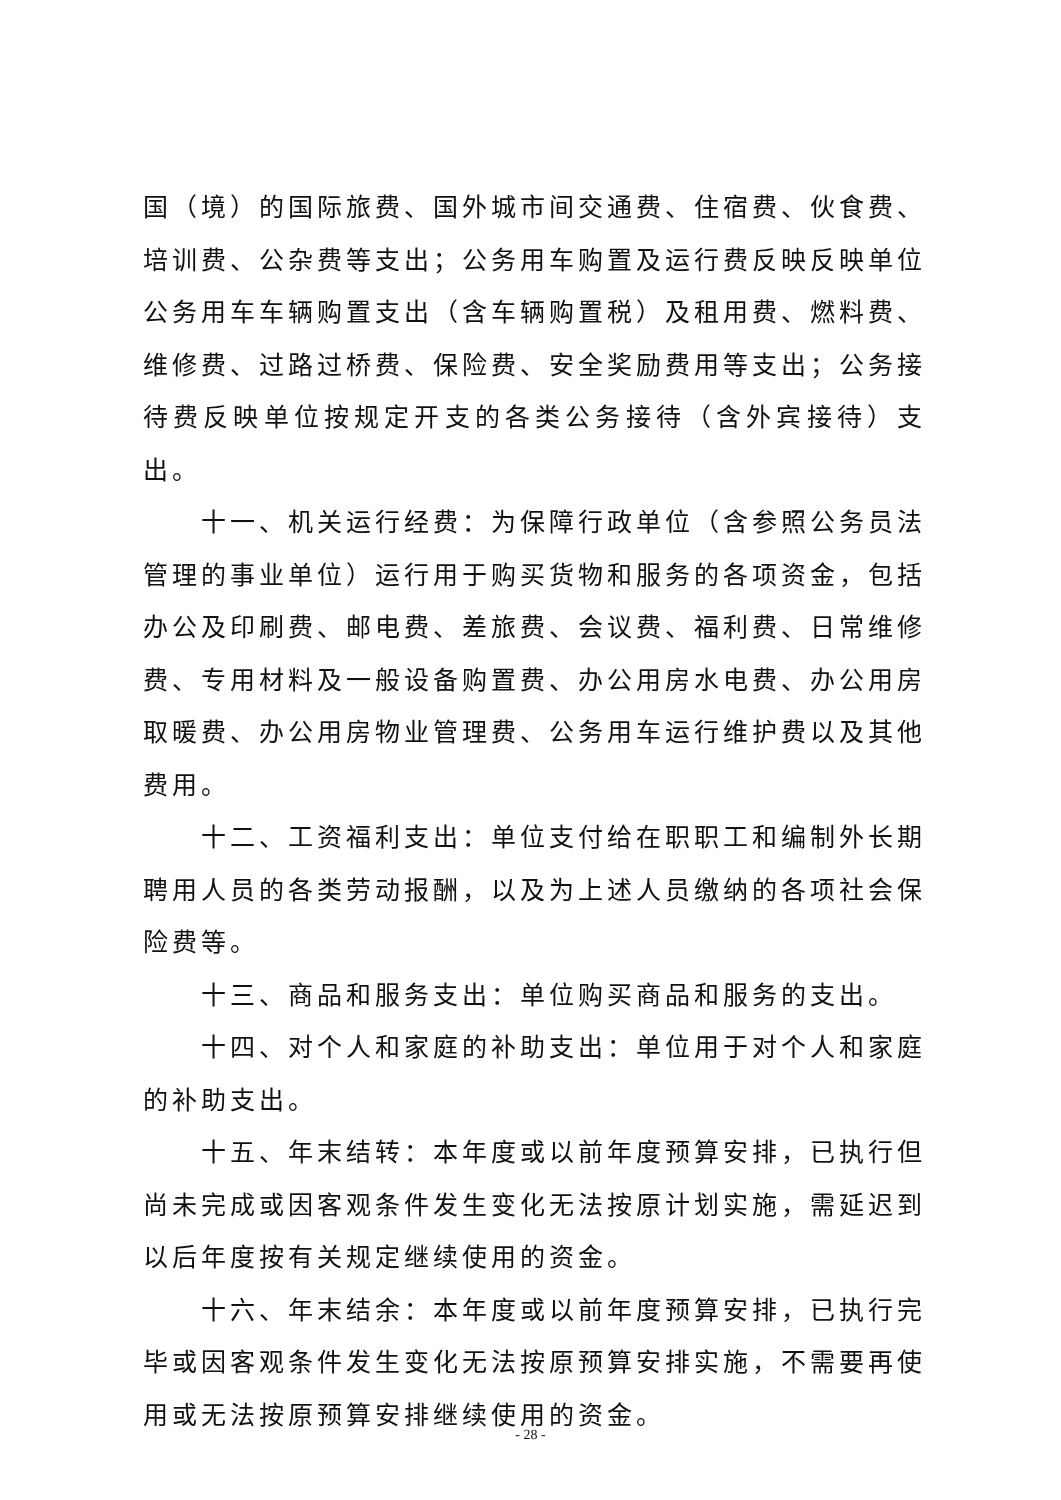国（境）的国际旅费、国外城市间交通费、住宿费、伙食费、培训费、公杂费等支出；公务用车购置及运行费反映反映单位公务用车车辆购置支出（含车辆购置税）及租用费、燃料费、维修费、过路过桥费、保险费、安全奖励费用等支出；公务接待费反映单位按规定开支的各类公务接待（含外宾接待）支出。
十一、机关运行经费：为保障行政单位（含参照公务员法管理的事业单位）运行用于购买货物和服务的各项资金，包括办公及印刷费、邮电费、差旅费、会议费、福利费、日常维修费、专用材料及一般设备购置费、办公用房水电费、办公用房取暖费、办公用房物业管理费、公务用车运行维护费以及其他费用。
十二、工资福利支出：单位支付给在职职工和编制外长期聘用人员的各类劳动报酬，以及为上述人员缴纳的各项社会保险费等。
十三、商品和服务支出：单位购买商品和服务的支出。
十四、对个人和家庭的补助支出：单位用于对个人和家庭的补助支出。
十五、年末结转：本年度或以前年度预算安排，已执行但尚未完成或因客观条件发生变化无法按原计划实施，需延迟到以后年度按有关规定继续使用的资金。
十六、年末结余：本年度或以前年度预算安排，已执行完毕或因客观条件发生变化无法按原预算安排实施，不需要再使用或无法按原预算安排继续使用的资金。
- 28 -